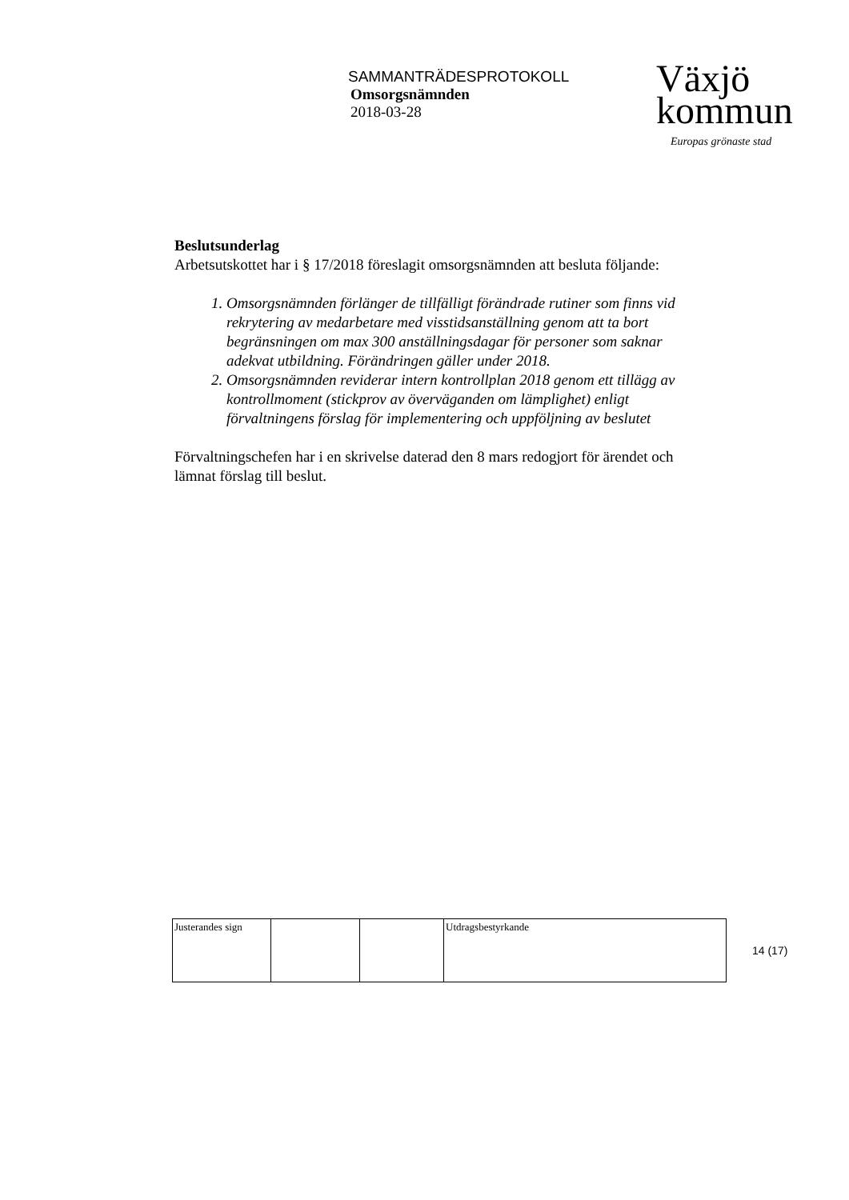SAMMANTRÄDESPROTOKOLL
Omsorgsnämnden
2018-03-28
Växjö
kommun
Europas grönaste stad
Beslutsunderlag
Arbetsutskottet har i § 17/2018 föreslagit omsorgsnämnden att besluta följande:
1. Omsorgsnämnden förlänger de tillfälligt förändrade rutiner som finns vid rekrytering av medarbetare med visstidsanställning genom att ta bort begränsningen om max 300 anställningsdagar för personer som saknar adekvat utbildning. Förändringen gäller under 2018.
2. Omsorgsnämnden reviderar intern kontrollplan 2018 genom ett tillägg av kontrollmoment (stickprov av överväganden om lämplighet) enligt förvaltningens förslag för implementering och uppföljning av beslutet
Förvaltningschefen har i en skrivelse daterad den 8 mars redogjort för ärendet och lämnat förslag till beslut.
| Justerandes sign | | | Utdragsbestyrkande |
14 (17)